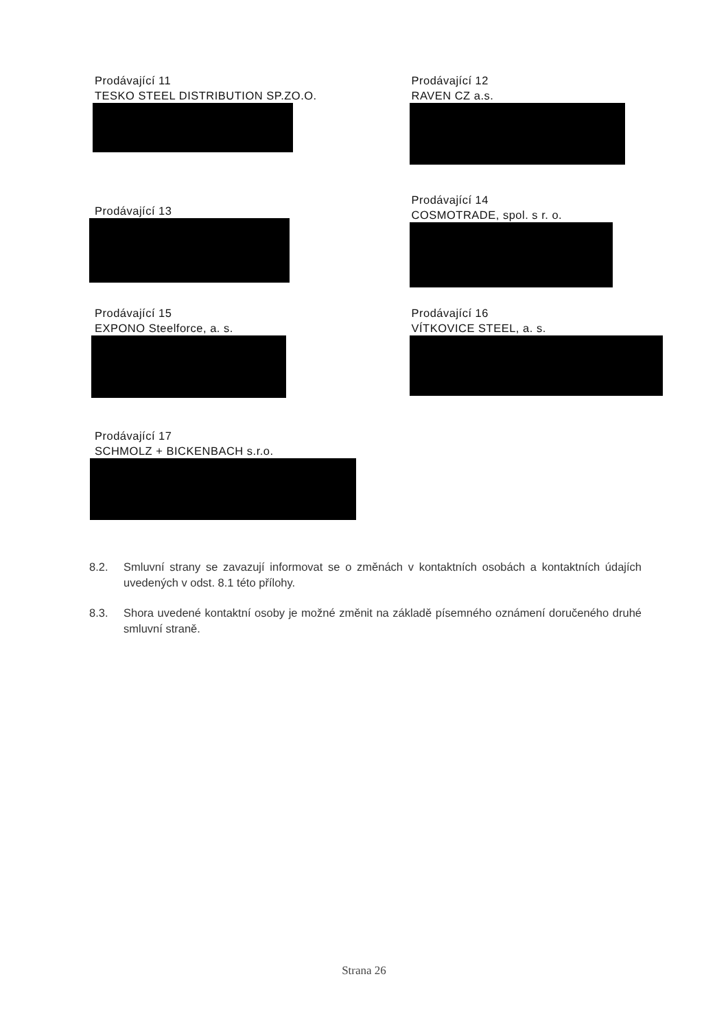Prodávající 11
TESKO STEEL DISTRIBUTION SP.ZO.O.
Prodávající 12
RAVEN CZ a.s.
Prodávající 13
Prodávající 14
COSMOTRADE, spol. s r. o.
Prodávající 15
EXPONO Steelforce, a. s.
Prodávající 16
VÍTKOVICE STEEL, a. s.
Prodávající 17
SCHMOLZ + BICKENBACH s.r.o.
8.2. Smluvní strany se zavazují informovat se o změnách v kontaktních osobách a kontaktních údajích uvedených v odst. 8.1 této přílohy.
8.3. Shora uvedené kontaktní osoby je možné změnit na základě písemného oznámení doručeného druhé smluvní straně.
Strana 26